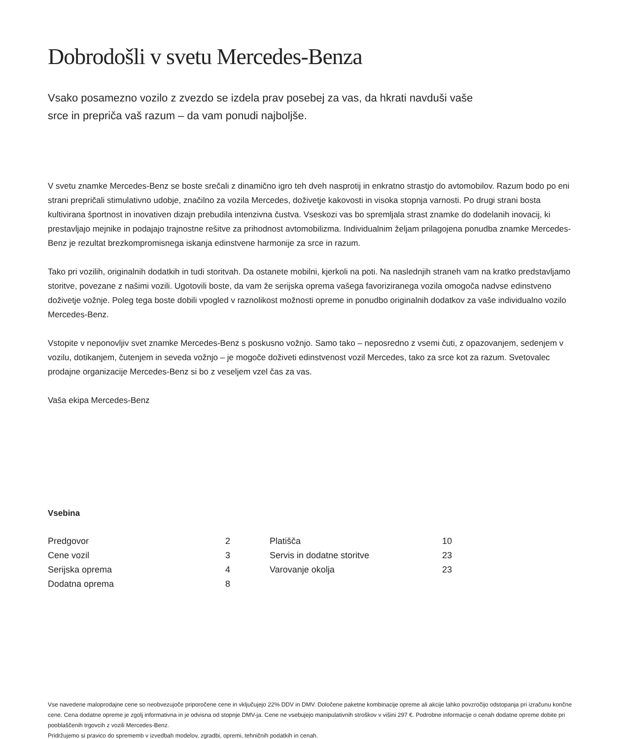Dobrodošli v svetu Mercedes-Benza
Vsako posamezno vozilo z zvezdo se izdela prav posebej za vas, da hkrati navduši vaše srce in prepriča vaš razum – da vam ponudi najboljše.
V svetu znamke Mercedes-Benz se boste srečali z dinamično igro teh dveh nasprotij in enkratno strastjo do avtomobilov. Razum bodo po eni strani prepričali stimulativno udobje, značilno za vozila Mercedes, doživetje kakovosti in visoka stopnja varnosti. Po drugi strani bosta kultivirana športnost in inovativen dizajn prebudila intenzivna čustva. Vseskozi vas bo spremljala strast znamke do dodelanih inovacij, ki prestavljajo mejnike in podajajo trajnostne rešitve za prihodnost avtomobilizma. Individualnim željam prilagojena ponudba znamke Mercedes-Benz je rezultat brezkompromisnega iskanja edinstvene harmonije za srce in razum.
Tako pri vozilih, originalnih dodatkih in tudi storitvah. Da ostanete mobilni, kjerkoli na poti. Na naslednjih straneh vam na kratko predstavljamo storitve, povezane z našimi vozili. Ugotovili boste, da vam že serijska oprema vašega favoriziranega vozila omogoča nadvse edinstveno doživetje vožnje. Poleg tega boste dobili vpogled v raznolikost možnosti opreme in ponudbo originalnih dodatkov za vaše individualno vozilo Mercedes-Benz.
Vstopite v neponovljiv svet znamke Mercedes-Benz s poskusno vožnjo. Samo tako – neposredno z vsemi čuti, z opazovanjem, sedenjem v vozilu, dotikanjem, čutenjem in seveda vožnjo – je mogoče doživeti edinstvenost vozil Mercedes, tako za srce kot za razum. Svetovalec prodajne organizacije Mercedes-Benz si bo z veseljem vzel čas za vas.
Vaša ekipa Mercedes-Benz
Vsebina
| Predgovor | 2 | Platišča | 10 |
| Cene vozil | 3 | Servis in dodatne storitve | 23 |
| Serijska oprema | 4 | Varovanje okolja | 23 |
| Dodatna oprema | 8 | | |
Vse navedene maloprodajne cene so neobvezujoče priporočene cene in vključujejo 22% DDV in DMV. Določene paketne kombinacije opreme ali akcije lahko povzročijo odstopanja pri izračunu končne cene. Cena dodatne opreme je zgolj informativna in je odvisna od stopnje DMV-ja. Cene ne vsebujejo manipulativnih stroškov v višini 297 €. Podrobne informacije o cenah dodatne opreme dobite pri pooblaščenih trgovcih z vozili Mercedes-Benz.
Pridržujemo si pravico do sprememb v izvedbah modelov, zgradbi, opremi, tehničnih podatkih in cenah.